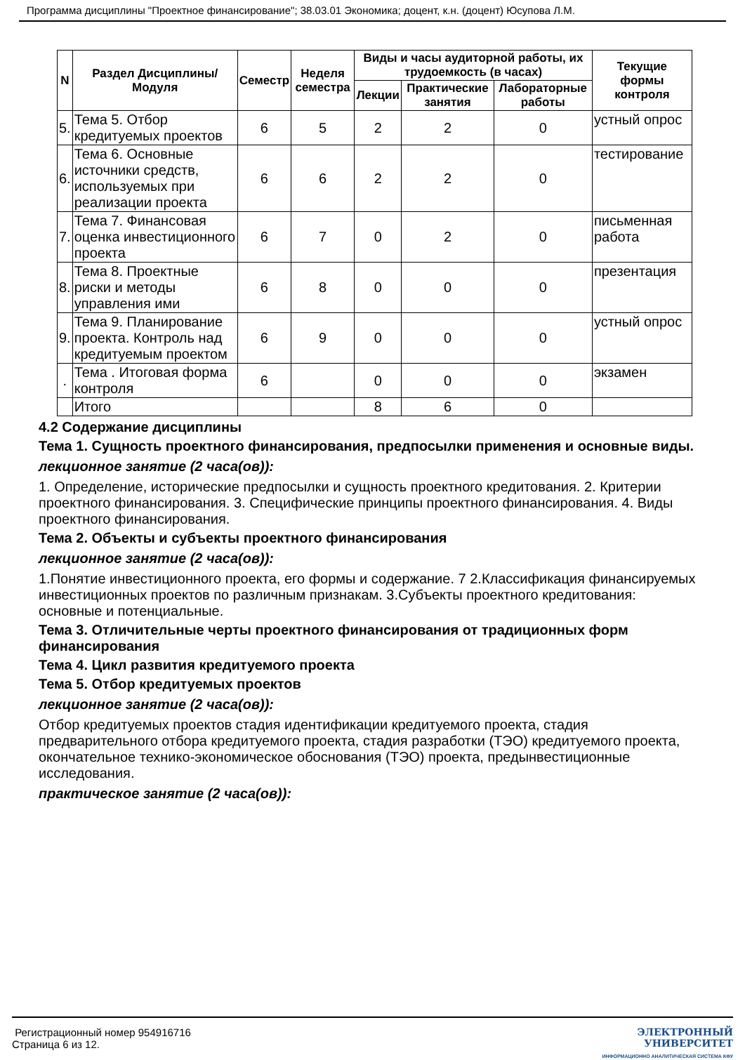Программа дисциплины "Проектное финансирование"; 38.03.01 Экономика; доцент, к.н. (доцент) Юсупова Л.М.
| N | Раздел Дисциплины/ Модуля | Семестр | Неделя семестра | Виды и часы аудиторной работы, их трудоемкость (в часах) | | | Текущие формы контроля |
| --- | --- | --- | --- | --- | --- | --- | --- |
| | | | | Лекции | Практические занятия | Лабораторные работы | |
| 5. | Тема 5. Отбор кредитуемых проектов | 6 | 5 | 2 | 2 | 0 | устный опрос |
| 6. | Тема 6. Основные источники средств, используемых при реализации проекта | 6 | 6 | 2 | 2 | 0 | тестирование |
| 7. | Тема 7. Финансовая оценка инвестиционного проекта | 6 | 7 | 0 | 2 | 0 | письменная работа |
| 8. | Тема 8. Проектные риски и методы управления ими | 6 | 8 | 0 | 0 | 0 | презентация |
| 9. | Тема 9. Планирование проекта. Контроль над кредитуемым проектом | 6 | 9 | 0 | 0 | 0 | устный опрос |
| . | Тема . Итоговая форма контроля | 6 | | 0 | 0 | 0 | экзамен |
| | Итого | | | 8 | 6 | 0 | |
4.2 Содержание дисциплины
Тема 1. Сущность проектного финансирования, предпосылки применения и основные виды.
лекционное занятие (2 часа(ов)):
1. Определение, исторические предпосылки и сущность проектного кредитования. 2. Критерии проектного финансирования. 3. Специфические принципы проектного финансирования. 4. Виды проектного финансирования.
Тема 2. Объекты и субъекты проектного финансирования
лекционное занятие (2 часа(ов)):
1.Понятие инвестиционного проекта, его формы и содержание. 7 2.Классификация финансируемых инвестиционных проектов по различным признакам. 3.Субъекты проектного кредитования: основные и потенциальные.
Тема 3. Отличительные черты проектного финансирования от традиционных форм финансирования
Тема 4. Цикл развития кредитуемого проекта
Тема 5. Отбор кредитуемых проектов
лекционное занятие (2 часа(ов)):
Отбор кредитуемых проектов стадия идентификации кредитуемого проекта, стадия предварительного отбора кредитуемого проекта, стадия разработки (ТЭО) кредитуемого проекта, окончательное технико-экономическое обоснования (ТЭО) проекта, предынвестиционные исследования.
практическое занятие (2 часа(ов)):
Регистрационный номер 954916716
Страница 6 из 12.
ЭЛЕКТРОННЫЙ
УНИВЕРСИТЕТ
ИНФОРМАЦИОННО АНАЛИТИЧЕСКАЯ СИСТЕМА КФУ